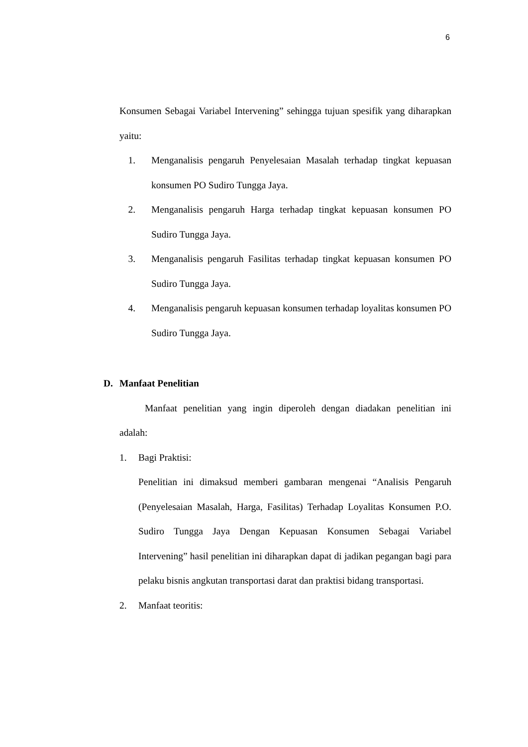6
Konsumen Sebagai Variabel Intervening” sehingga tujuan spesifik yang diharapkan yaitu:
1. Menganalisis pengaruh Penyelesaian Masalah terhadap tingkat kepuasan konsumen PO Sudiro Tungga Jaya.
2. Menganalisis pengaruh Harga terhadap tingkat kepuasan konsumen PO Sudiro Tungga Jaya.
3. Menganalisis pengaruh Fasilitas terhadap tingkat kepuasan konsumen PO Sudiro Tungga Jaya.
4. Menganalisis pengaruh kepuasan konsumen terhadap loyalitas konsumen PO Sudiro Tungga Jaya.
D. Manfaat Penelitian
Manfaat penelitian yang ingin diperoleh dengan diadakan penelitian ini adalah:
1.
Bagi Praktisi:
Penelitian ini dimaksud memberi gambaran mengenai “Analisis Pengaruh (Penyelesaian Masalah, Harga, Fasilitas) Terhadap Loyalitas Konsumen P.O. Sudiro Tungga Jaya Dengan Kepuasan Konsumen Sebagai Variabel Intervening” hasil penelitian ini diharapkan dapat di jadikan pegangan bagi para pelaku bisnis angkutan transportasi darat dan praktisi bidang transportasi.
2.
Manfaat teoritis: